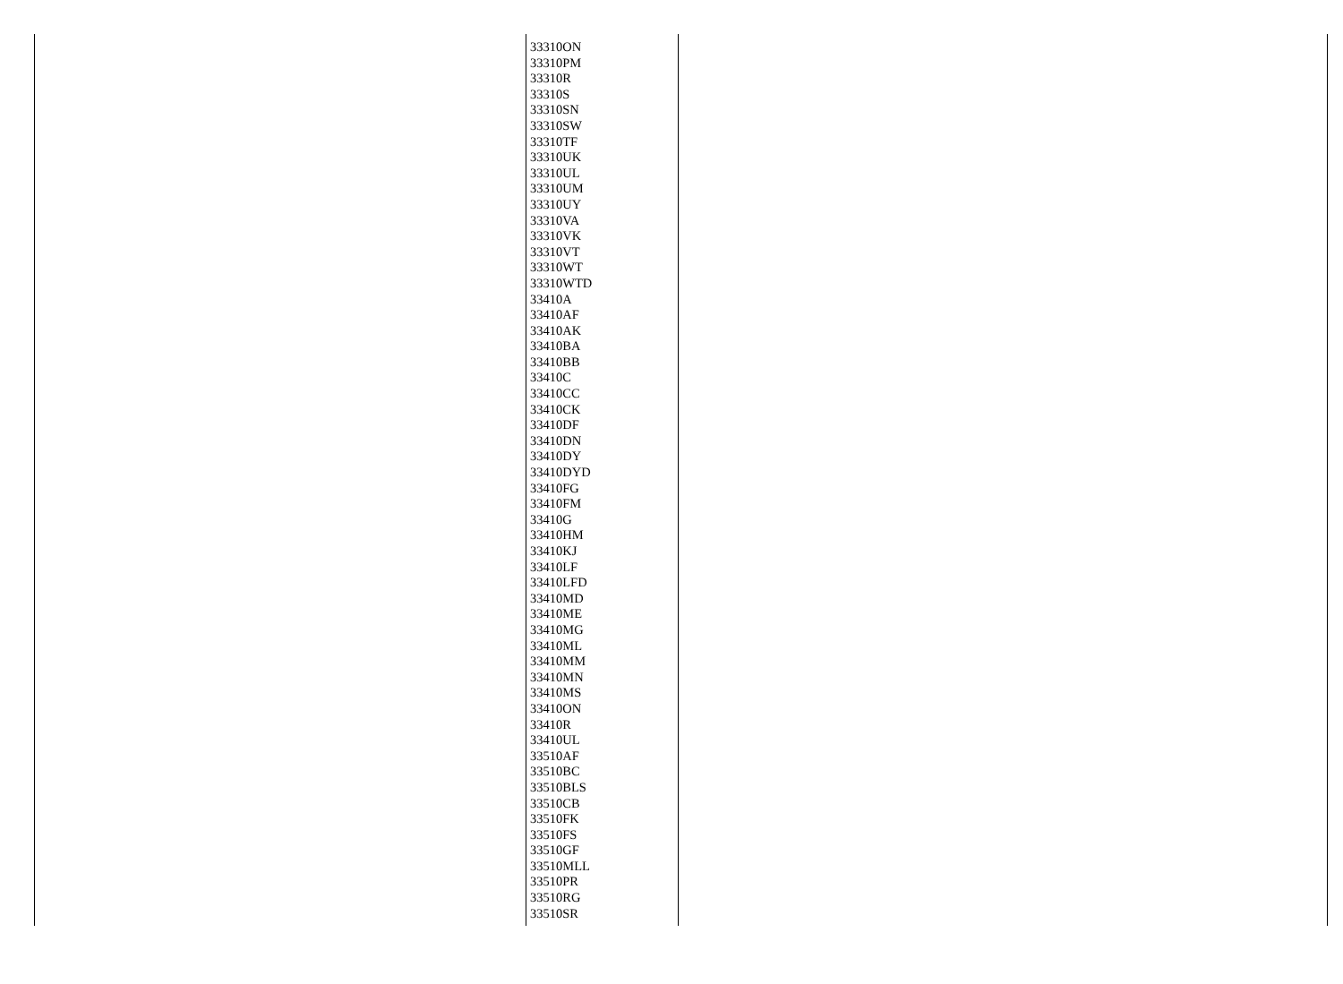| | 33310ON 33310PM 33310R 33310S 33310SN 33310SW 33310TF 33310UK 33310UL 33310UM 33310UY 33310VA 33310VK 33310VT 33310WT 33310WTD 33410A 33410AF 33410AK 33410BA 33410BB 33410C 33410CC 33410CK 33410DF 33410DN 33410DY 33410DYD 33410FG 33410FM 33410G 33410HM 33410KJ 33410LF 33410LFD 33410MD 33410ME 33410MG 33410ML 33410MM 33410MN 33410MS 33410ON 33410R 33410UL 33510AF 33510BC 33510BLS 33510CB 33510FK 33510FS 33510GF 33510MLL 33510PR 33510RG 33510SR | |